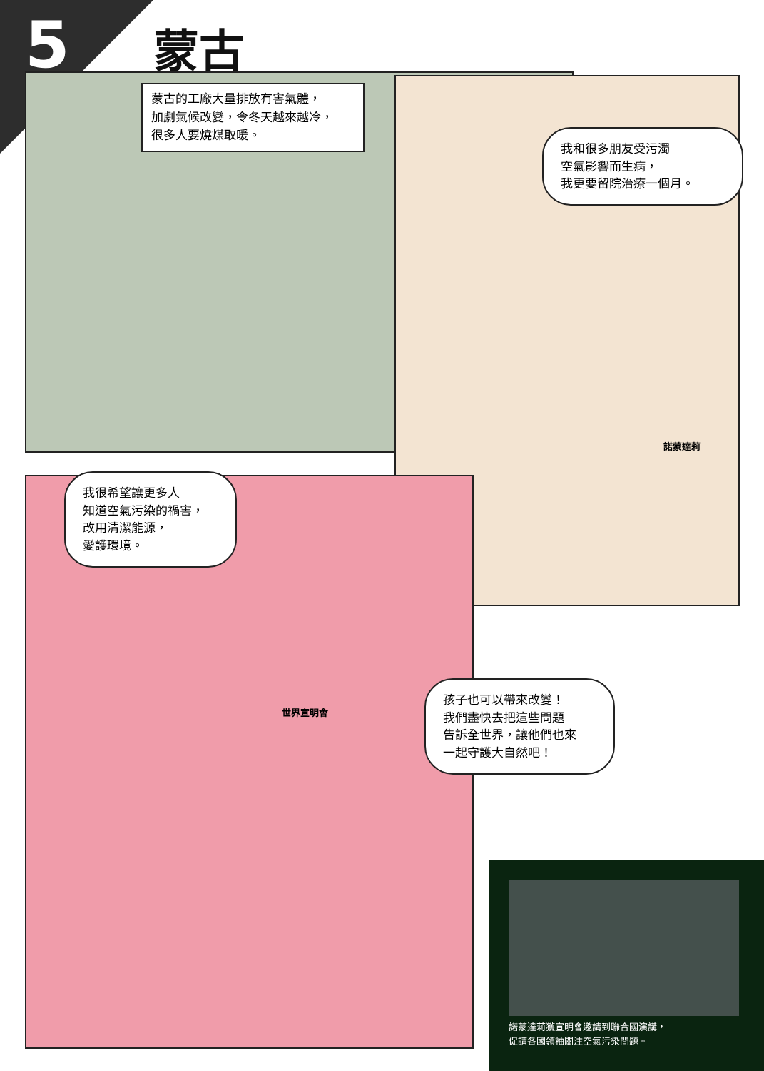5 蒙古
蒙古的工廠大量排放有害氣體，
加劇氣候改變，令冬天越來越冷，
很多人要燒煤取暖。
我和很多朋友受污濁
空氣影響而生病，
我更要留院治療一個月。
諾蒙達莉
我很希望讓更多人
知道空氣污染的禍害，
改用清潔能源，
愛護環境。
世界宣明會
孩子也可以帶來改變！
我們盡快去把這些問題
告訴全世界，讓他們也來
一起守護大自然吧！
諾蒙達莉獲宣明會邀請到聯合國演講，
促請各國領袖關注空氣污染問題。